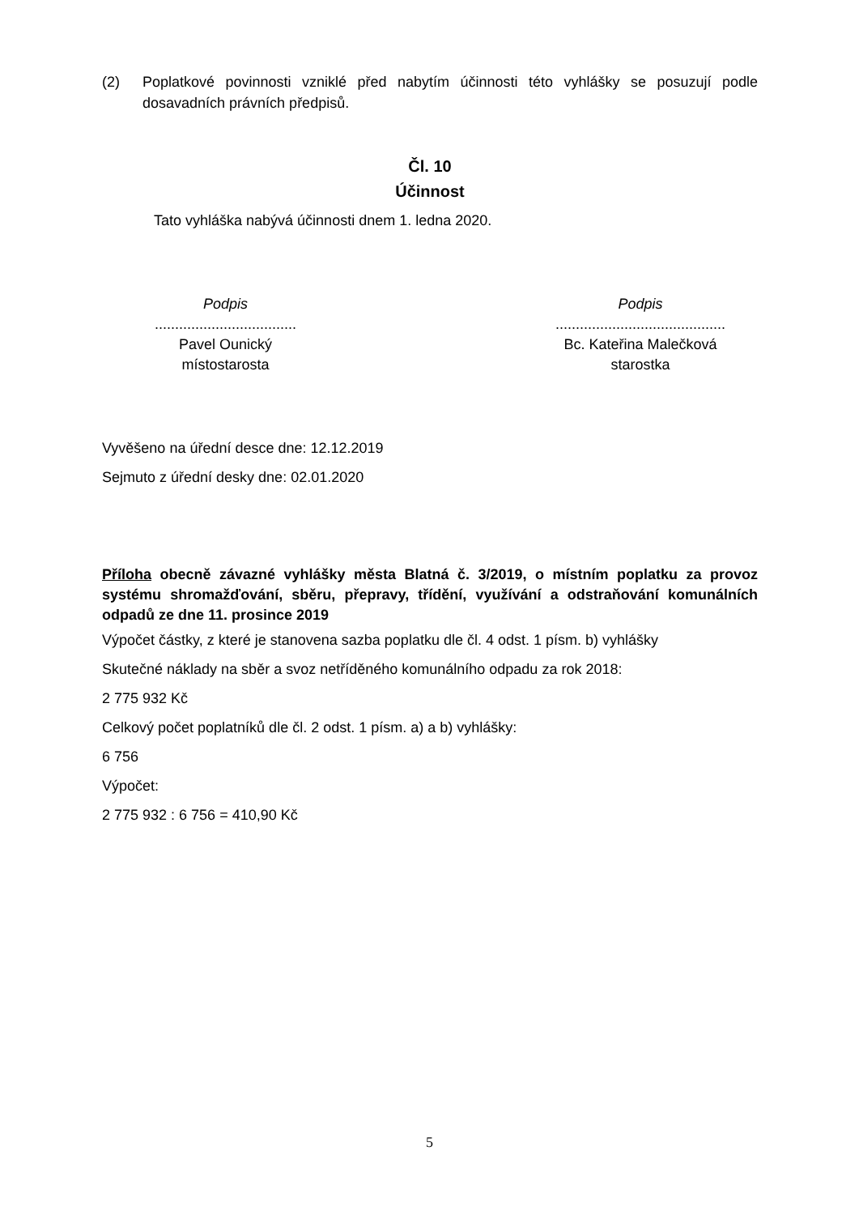(2) Poplatkové povinnosti vzniklé před nabytím účinnosti této vyhlášky se posuzují podle dosavadních právních předpisů.
Čl. 10
Účinnost
Tato vyhláška nabývá účinnosti dnem 1. ledna 2020.
Podpis
...................................
Pavel Ounický
místostarosta
Podpis
..........................................
Bc. Kateřina Malečková
starostka
Vyvěšeno na úřední desce dne: 12.12.2019
Sejmuto z úřední desky dne: 02.01.2020
Příloha obecně závazné vyhlášky města Blatná č. 3/2019, o místním poplatku za provoz systému shromažďování, sběru, přepravy, třídění, využívání a odstraňování komunálních odpadů ze dne 11. prosince 2019
Výpočet částky, z které je stanovena sazba poplatku dle čl. 4 odst. 1 písm. b) vyhlášky
Skutečné náklady na sběr a svoz netříděného komunálního odpadu za rok 2018:
2 775 932 Kč
Celkový počet poplatníků dle čl. 2 odst. 1 písm. a) a b) vyhlášky:
6 756
Výpočet:
2 775 932 : 6 756 = 410,90 Kč
5